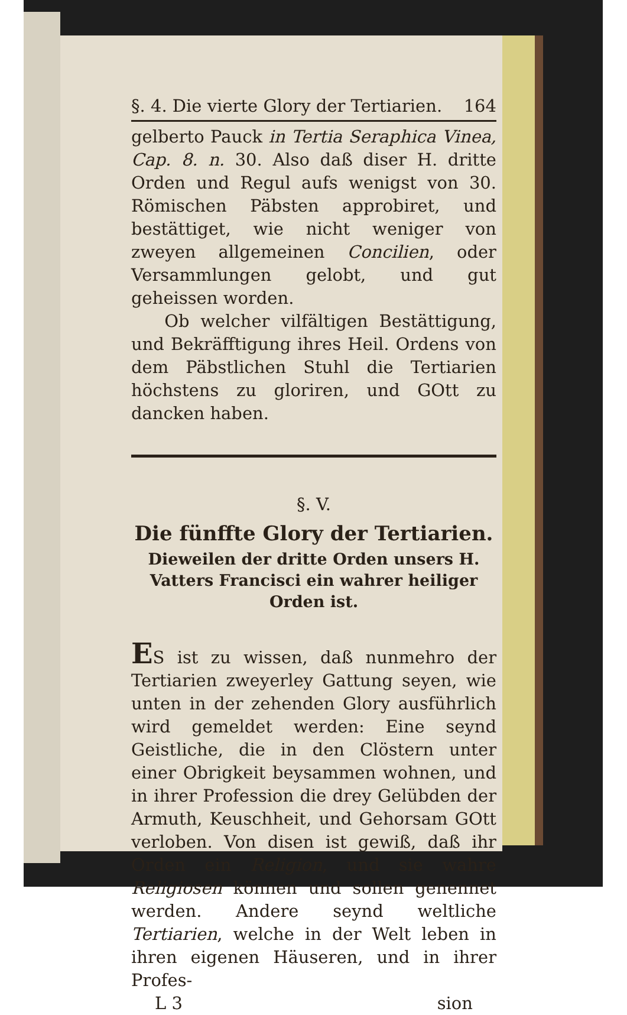§. 4. Die vierte Glory der Tertiarien. 164
gelberto Pauck in Tertia Seraphica Vinea, Cap. 8. n. 30. Also daß diser H. dritte Orden und Regul aufs wenigst von 30. Römischen Päbsten approbiret, und bestättiget, wie nicht weniger von zweyen allgemeinen Concilien, oder Versammlungen gelobt, und gut geheissen worden.
Ob welcher vilfältigen Bestättigung, und Bekräfftigung ihres Heil. Ordens von dem Päbstlichen Stuhl die Tertiarien höchstens zu gloriren, und GOtt zu dancken haben.
§. V.
Die fünffte Glory der Tertiarien.
Dieweilen der dritte Orden unsers H. Vatters Francisci ein wahrer heiliger Orden ist.
ES ist zu wissen, daß nunmehro der Tertiarien zweyerley Gattung seyen, wie unten in der zehenden Glory ausführlich wird gemeldet werden: Eine seynd Geistliche, die in den Clöstern unter einer Obrigkeit beysammen wohnen, und in ihrer Profession die drey Gelübden der Armuth, Keuschheit, und Gehorsam GOtt verloben. Von disen ist gewiß, daß ihr Orden ein Religion, und sie wahre Religiosen können und sollen genennet werden. Andere seynd weltliche Tertiarien, welche in der Welt leben in ihren eigenen Häuseren, und in ihrer Profes-
L 3 sion